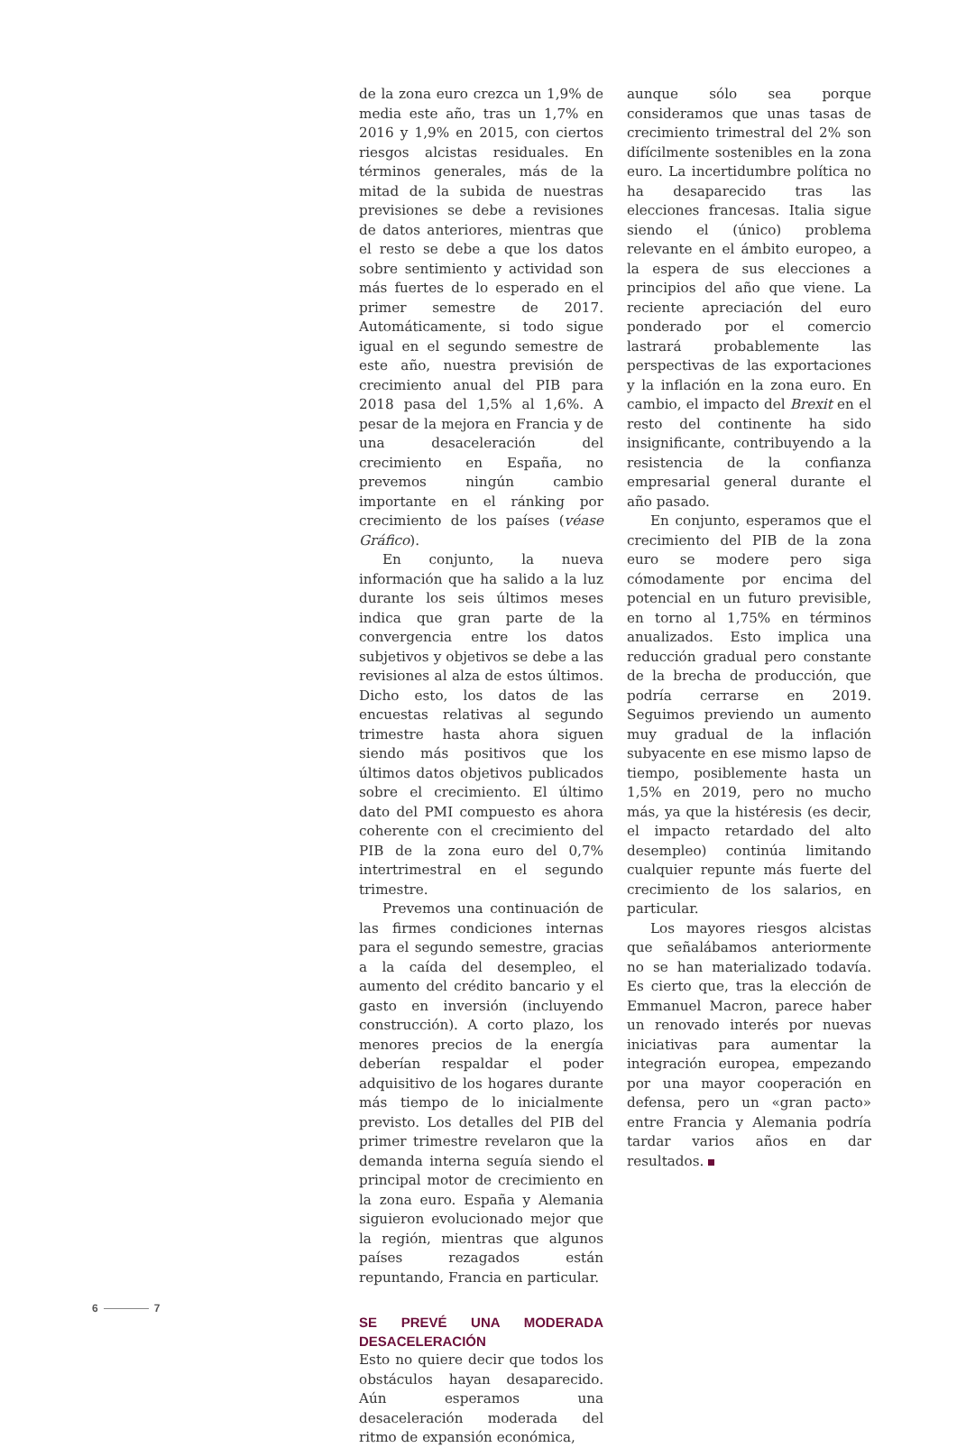de la zona euro crezca un 1,9% de media este año, tras un 1,7% en 2016 y 1,9% en 2015, con ciertos riesgos alcistas residuales. En términos generales, más de la mitad de la subida de nuestras previsiones se debe a revisiones de datos anteriores, mientras que el resto se debe a que los datos sobre sentimiento y actividad son más fuertes de lo esperado en el primer semestre de 2017. Automáticamente, si todo sigue igual en el segundo semestre de este año, nuestra previsión de crecimiento anual del PIB para 2018 pasa del 1,5% al 1,6%. A pesar de la mejora en Francia y de una desaceleración del crecimiento en España, no prevemos ningún cambio importante en el ránking por crecimiento de los países (véase Gráfico).
En conjunto, la nueva información que ha salido a la luz durante los seis últimos meses indica que gran parte de la convergencia entre los datos subjetivos y objetivos se debe a las revisiones al alza de estos últimos. Dicho esto, los datos de las encuestas relativas al segundo trimestre hasta ahora siguen siendo más positivos que los últimos datos objetivos publicados sobre el crecimiento. El último dato del PMI compuesto es ahora coherente con el crecimiento del PIB de la zona euro del 0,7% intertrimestral en el segundo trimestre.
Prevemos una continuación de las firmes condiciones internas para el segundo semestre, gracias a la caída del desempleo, el aumento del crédito bancario y el gasto en inversión (incluyendo construcción). A corto plazo, los menores precios de la energía deberían respaldar el poder adquisitivo de los hogares durante más tiempo de lo inicialmente previsto. Los detalles del PIB del primer trimestre revelaron que la demanda interna seguía siendo el principal motor de crecimiento en la zona euro. España y Alemania siguieron evolucionado mejor que la región, mientras que algunos países rezagados están repuntando, Francia en particular.
SE PREVÉ UNA MODERADA DESACELERACIÓN
Esto no quiere decir que todos los obstáculos hayan desaparecido. Aún esperamos una desaceleración moderada del ritmo de expansión económica,
aunque sólo sea porque consideramos que unas tasas de crecimiento trimestral del 2% son difícilmente sostenibles en la zona euro. La incertidumbre política no ha desaparecido tras las elecciones francesas. Italia sigue siendo el (único) problema relevante en el ámbito europeo, a la espera de sus elecciones a principios del año que viene. La reciente apreciación del euro ponderado por el comercio lastrará probablemente las perspectivas de las exportaciones y la inflación en la zona euro. En cambio, el impacto del Brexit en el resto del continente ha sido insignificante, contribuyendo a la resistencia de la confianza empresarial general durante el año pasado.
En conjunto, esperamos que el crecimiento del PIB de la zona euro se modere pero siga cómodamente por encima del potencial en un futuro previsible, en torno al 1,75% en términos anualizados. Esto implica una reducción gradual pero constante de la brecha de producción, que podría cerrarse en 2019. Seguimos previendo un aumento muy gradual de la inflación subyacente en ese mismo lapso de tiempo, posiblemente hasta un 1,5% en 2019, pero no mucho más, ya que la histéresis (es decir, el impacto retardado del alto desempleo) continúa limitando cualquier repunte más fuerte del crecimiento de los salarios, en particular.
Los mayores riesgos alcistas que señalábamos anteriormente no se han materializado todavía. Es cierto que, tras la elección de Emmanuel Macron, parece haber un renovado interés por nuevas iniciativas para aumentar la integración europea, empezando por una mayor cooperación en defensa, pero un «gran pacto» entre Francia y Alemania podría tardar varios años en dar resultados.
6 7